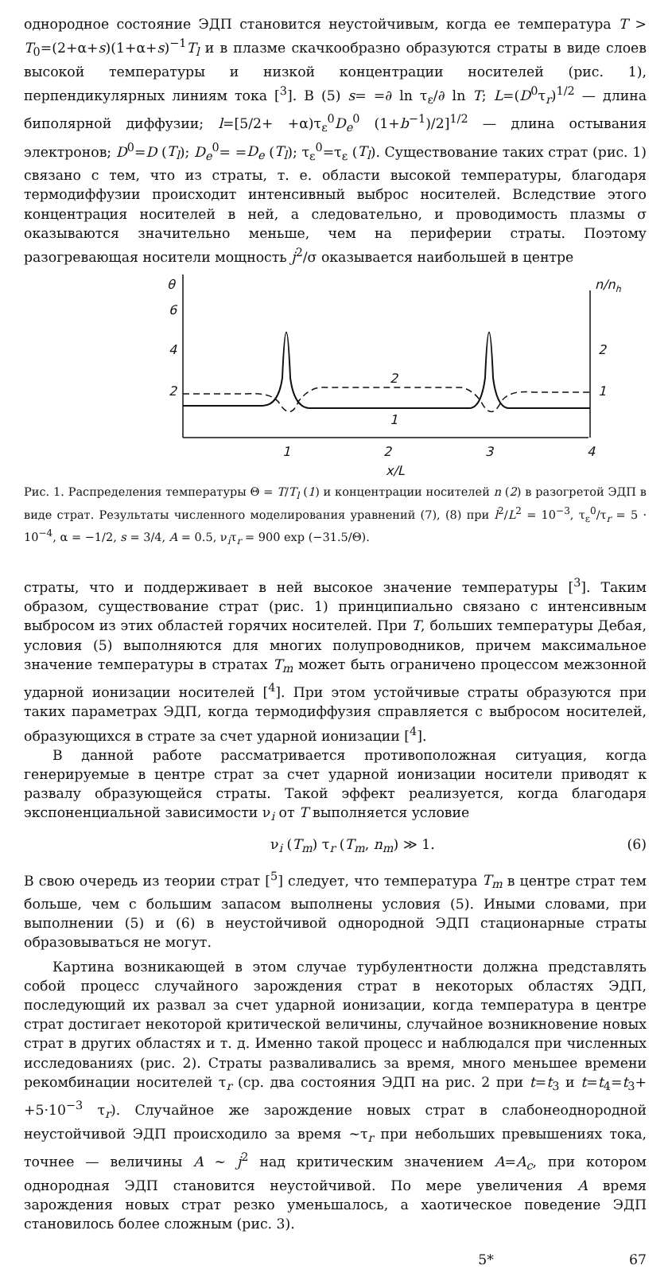однородное состояние ЭДП становится неустойчивым, когда ее температура T > T<sub>0</sub>=(2+α+s)(1+α+s)<sup>−1</sup>T<sub>l</sub> и в плазме скачкообразно образуются страты в виде слоев высокой температуры и низкой концентрации носителей (рис. 1), перпендикулярных линиям тока [<sup>3</sup>]. В (5) s= =∂ ln τ<sub>ε</sub>/∂ ln T; L=(D<sup>0</sup>τ<sub>r</sub>)<sup>1/2</sup> — длина биполярной диффузии; l=[5/2+ +α)τ<sub>ε</sub><sup>0</sup>D<sub>e</sub><sup>0</sup> (1+b<sup>−1</sup>)/2]<sup>1/2</sup> — длина остывания электронов; D<sup>0</sup>=D (T<sub>l</sub>); D<sub>e</sub><sup>0</sup>= =D<sub>e</sub> (T<sub>l</sub>); τ<sub>ε</sub><sup>0</sup>=τ<sub>ε</sub> (T<sub>l</sub>). Существование таких страт (рис. 1) связано с тем, что из страты, т. е. области высокой температуры, благодаря термодиффузии происходит интенсивный выброс носителей. Вследствие этого концентрация носителей в ней, а следовательно, и проводимость плазмы σ оказываются значительно меньше, чем на периферии страты. Поэтому разогревающая носители мощность j<sup>2</sup>/σ оказывается наибольшей в центре
θ
6
4
2
n/nh
2
1
2
1
1
2
3
4
x/L
Рис. 1. Распределения температуры Θ = T/T<sub>l</sub> (1) и концентрации носителей n (2) в разогретой ЭДП в виде страт. Результаты численного моделирования уравнений (7), (8) при l<sup>2</sup>/L<sup>2</sup> = 10<sup>−3</sup>, τ<sub>ε</sub><sup>0</sup>/τ<sub>r</sub> = 5 · 10<sup>−4</sup>, α = −1/2, s = 3/4, A = 0.5, ν<sub>i</sub>τ<sub>r</sub> = 900 exp (−31.5/Θ).
страты, что и поддерживает в ней высокое значение температуры [<sup>3</sup>]. Таким образом, существование страт (рис. 1) принципиально связано с интенсивным выбросом из этих областей горячих носителей. При T, больших температуры Дебая, условия (5) выполняются для многих полупроводников, причем максимальное значение температуры в стратах T<sub>m</sub> может быть ограничено процессом межзонной ударной ионизации носителей [<sup>4</sup>]. При этом устойчивые страты образуются при таких параметрах ЭДП, когда термодиффузия справляется с выбросом носителей, образующихся в страте за счет ударной ионизации [<sup>4</sup>].
В данной работе рассматривается противоположная ситуация, когда генерируемые в центре страт за счет ударной ионизации носители приводят к развалу образующейся страты. Такой эффект реализуется, когда благодаря экспоненциальной зависимости ν<sub>i</sub> от T выполняется условие
ν<sub>i</sub> (T<sub>m</sub>) τ<sub>r</sub> (T<sub>m</sub>, n<sub>m</sub>) ≫ 1. (6)
В свою очередь из теории страт [<sup>5</sup>] следует, что температура T<sub>m</sub> в центре страт тем больше, чем с большим запасом выполнены условия (5). Иными словами, при выполнении (5) и (6) в неустойчивой однородной ЭДП стационарные страты образовываться не могут.
Картина возникающей в этом случае турбулентности должна представлять собой процесс случайного зарождения страт в некоторых областях ЭДП, последующий их развал за счет ударной ионизации, когда температура в центре страт достигает некоторой критической величины, случайное возникновение новых страт в других областях и т. д. Именно такой процесс и наблюдался при численных исследованиях (рис. 2). Страты разваливались за время, много меньшее времени рекомбинации носителей τ<sub>r</sub> (ср. два состояния ЭДП на рис. 2 при t=t<sub>3</sub> и t=t<sub>4</sub>=t<sub>3</sub>+ +5·10<sup>−3</sup> τ<sub>r</sub>). Случайное же зарождение новых страт в слабонеоднородной неустойчивой ЭДП происходило за время ∼τ<sub>r</sub> при небольших превышениях тока, точнее — величины A ∼ j<sup>2</sup> над критическим значением A=A<sub>c</sub>, при котором однородная ЭДП становится неустойчивой. По мере увеличения A время зарождения новых страт резко уменьшалось, а хаотическое поведение ЭДП становилось более сложным (рис. 3).
5* 67